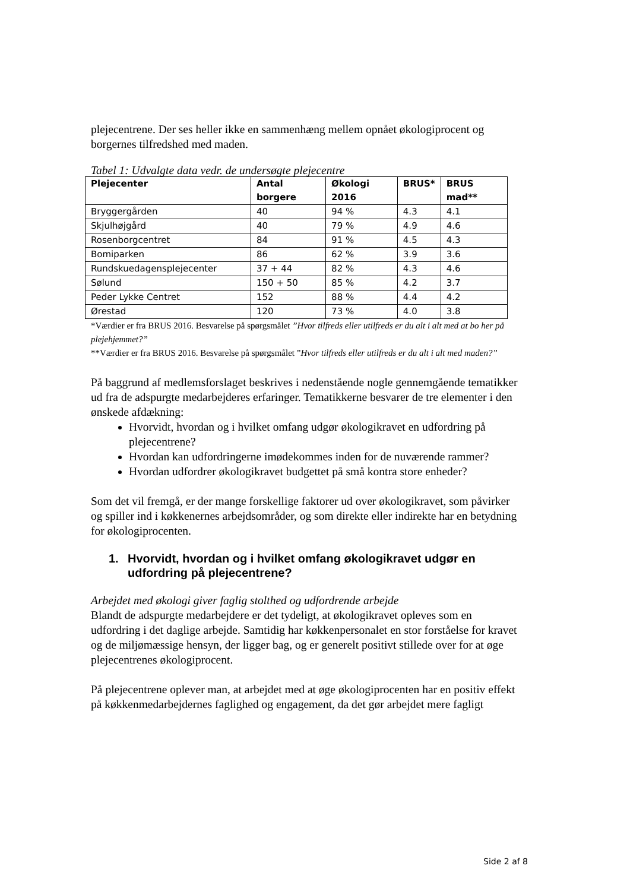plejecentrene. Der ses heller ikke en sammenhæng mellem opnået økologiprocent og borgernes tilfredshed med maden.
Tabel 1: Udvalgte data vedr. de undersøgte plejecentre
| Plejecenter | Antal borgere | Økologi 2016 | BRUS* | BRUS mad** |
| --- | --- | --- | --- | --- |
| Bryggergården | 40 | 94 % | 4.3 | 4.1 |
| Skjulhøjgård | 40 | 79 % | 4.9 | 4.6 |
| Rosenborgcentret | 84 | 91 % | 4.5 | 4.3 |
| Bomiparken | 86 | 62 % | 3.9 | 3.6 |
| Rundskuedagensplejecenter | 37 + 44 | 82 % | 4.3 | 4.6 |
| Sølund | 150 + 50 | 85 % | 4.2 | 3.7 |
| Peder Lykke Centret | 152 | 88 % | 4.4 | 4.2 |
| Ørestad | 120 | 73 % | 4.0 | 3.8 |
*Værdier er fra BRUS 2016. Besvarelse på spørgsmålet ”Hvor tilfreds eller utilfreds er du alt i alt med at bo her på plejehjemmet?”
**Værdier er fra BRUS 2016. Besvarelse på spørgsmålet ”Hvor tilfreds eller utilfreds er du alt i alt med maden?”
På baggrund af medlemsforslaget beskrives i nedenstående nogle gennemgående tematikker ud fra de adspurgte medarbejderes erfaringer. Tematikkerne besvarer de tre elementer i den ønskede afdækning:
Hvorvidt, hvordan og i hvilket omfang udgør økologikravet en udfordring på plejecentrene?
Hvordan kan udfordringerne imødekommes inden for de nuværende rammer?
Hvordan udfordrer økologikravet budgettet på små kontra store enheder?
Som det vil fremgå, er der mange forskellige faktorer ud over økologikravet, som påvirker og spiller ind i køkkenernes arbejdsområder, og som direkte eller indirekte har en betydning for økologiprocenten.
1. Hvorvidt, hvordan og i hvilket omfang økologikravet udgør en udfordring på plejecentrene?
Arbejdet med økologi giver faglig stolthed og udfordrende arbejde
Blandt de adspurgte medarbejdere er det tydeligt, at økologikravet opleves som en udfordring i det daglige arbejde. Samtidig har køkkenpersonalet en stor forståelse for kravet og de miljømæssige hensyn, der ligger bag, og er generelt positivt stillede over for at øge plejecentrenes økologiprocent.
På plejecentrene oplever man, at arbejdet med at øge økologiprocenten har en positiv effekt på køkkenmedarbejdernes faglighed og engagement, da det gør arbejdet mere fagligt
Side 2 af 8